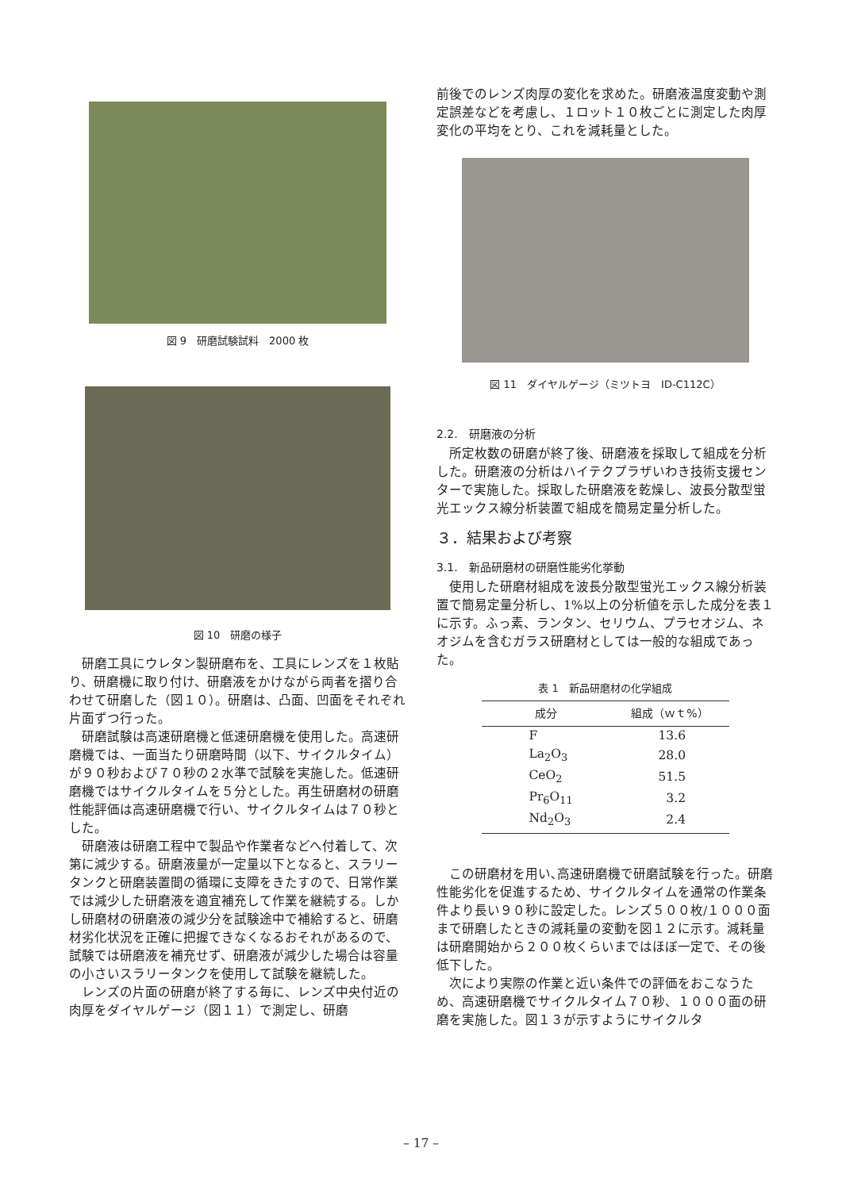図 9　研磨試験試料　2000 枚
図 10　研磨の様子
研磨工具にウレタン製研磨布を、工具にレンズを１枚貼り、研磨機に取り付け、研磨液をかけながら両者を摺り合わせて研磨した（図１０）。研磨は、凸面、凹面をそれぞれ片面ずつ行った。
研磨試験は高速研磨機と低速研磨機を使用した。高速研磨機では、一面当たり研磨時間（以下、サイクルタイム）が９０秒および７０秒の２水準で試験を実施した。低速研磨機ではサイクルタイムを５分とした。再生研磨材の研磨性能評価は高速研磨機で行い、サイクルタイムは７０秒とした。
研磨液は研磨工程中で製品や作業者などへ付着して、次第に減少する。研磨液量が一定量以下となると、スラリータンクと研磨装置間の循環に支障をきたすので、日常作業では減少した研磨液を適宜補充して作業を継続する。しかし研磨材の研磨液の減少分を試験途中で補給すると、研磨材劣化状況を正確に把握できなくなるおそれがあるので、試験では研磨液を補充せず、研磨液が減少した場合は容量の小さいスラリータンクを使用して試験を継続した。
レンズの片面の研磨が終了する毎に、レンズ中央付近の肉厚をダイヤルゲージ（図１１）で測定し、研磨
前後でのレンズ肉厚の変化を求めた。研磨液温度変動や測定誤差などを考慮し、１ロット１０枚ごとに測定した肉厚変化の平均をとり、これを減耗量とした。
図 11　ダイヤルゲージ（ミツトヨ　ID-C112C）
2.2.　研磨液の分析
所定枚数の研磨が終了後、研磨液を採取して組成を分析した。研磨液の分析はハイテクプラザいわき技術支援センターで実施した。採取した研磨液を乾燥し、波長分散型蛍光エックス線分析装置で組成を簡易定量分析した。
３．結果および考察
3.1.　新品研磨材の研磨性能劣化挙動
使用した研磨材組成を波長分散型蛍光エックス線分析装置で簡易定量分析し、1%以上の分析値を示した成分を表１に示す。ふっ素、ランタン、セリウム、プラセオジム、ネオジムを含むガラス研磨材としては一般的な組成であった。
表 1　新品研磨材の化学組成
| 成分 | 組成（ｗｔ%） |
| --- | --- |
| F | 13.6 |
| La<sub>2</sub>O<sub>3</sub> | 28.0 |
| CeO<sub>2</sub> | 51.5 |
| Pr<sub>6</sub>O<sub>11</sub> | 3.2 |
| Nd<sub>2</sub>O<sub>3</sub> | 2.4 |
この研磨材を用い､高速研磨機で研磨試験を行った。研磨性能劣化を促進するため、サイクルタイムを通常の作業条件より長い９０秒に設定した。レンズ５００枚/１０００面まで研磨したときの減耗量の変動を図１２に示す。減耗量は研磨開始から２００枚くらいまではほぼ一定で、その後低下した。
次により実際の作業と近い条件での評価をおこなうため、高速研磨機でサイクルタイム７０秒、１０００面の研磨を実施した。図１３が示すようにサイクルタ
– 17 –